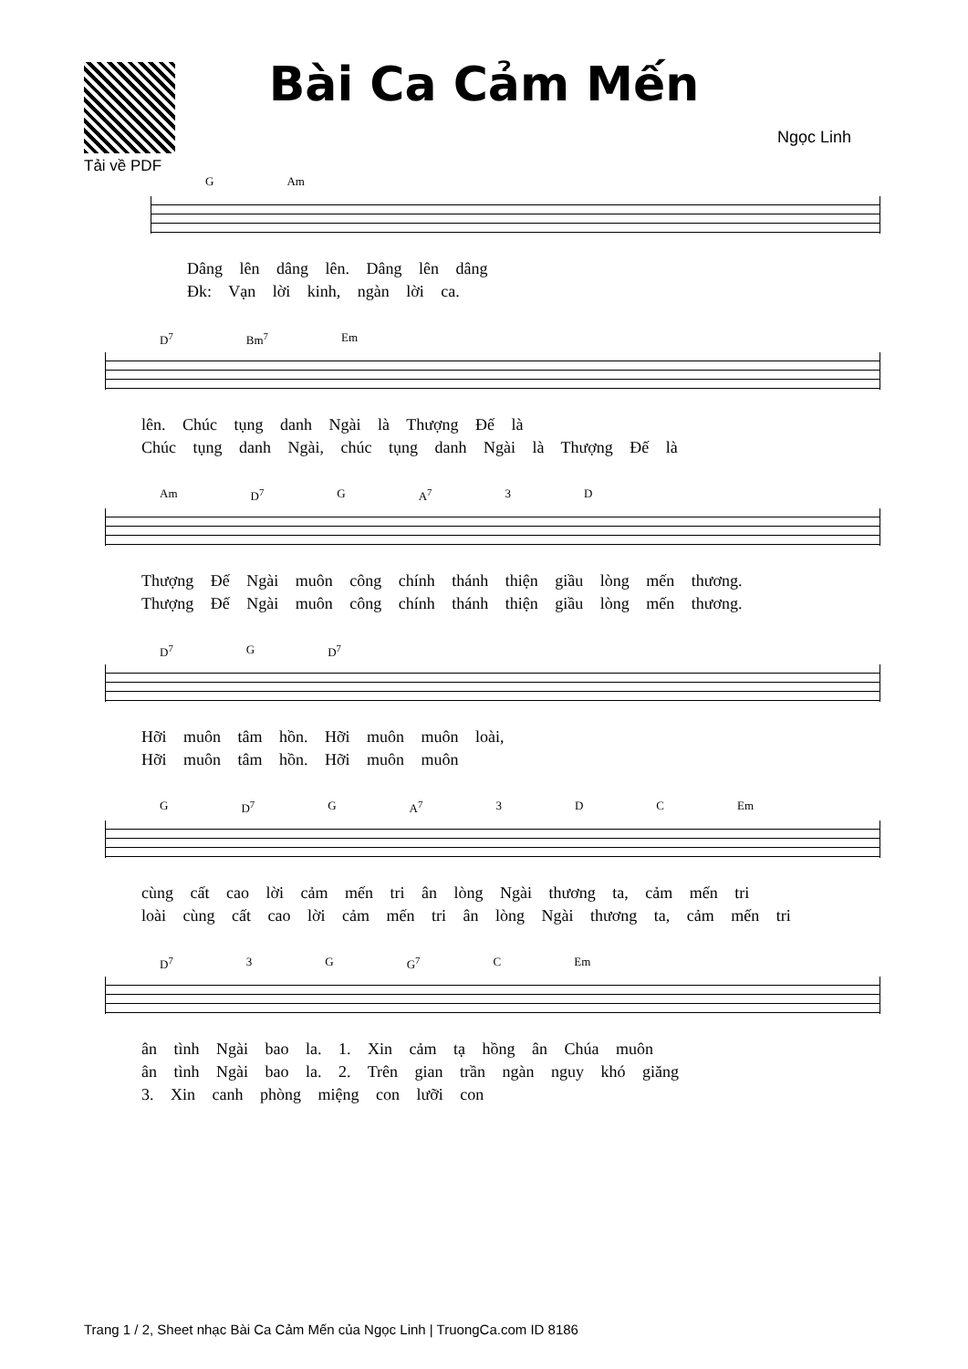Tải về PDF
Bài Ca Cảm Mến
Ngọc Linh
G Am
Dâng lên dâng lên. Dâng lên dâng
Đk: Vạn lời kinh, ngàn lời ca.
D<sup>7</sup> Bm<sup>7</sup> Em
lên. Chúc tụng danh Ngài là Thượng Đế là
Chúc tụng danh Ngài, chúc tụng danh Ngài là Thượng Đế là
Am D<sup>7</sup> G A<sup>7</sup> 3 D
Thượng Đế Ngài muôn công chính thánh thiện giầu lòng mến thương.
Thượng Đế Ngài muôn công chính thánh thiện giầu lòng mến thương.
D<sup>7</sup> G D<sup>7</sup>
Hỡi muôn tâm hồn. Hỡi muôn muôn loài,
Hỡi muôn tâm hồn. Hỡi muôn muôn
G D<sup>7</sup> G A<sup>7</sup> 3 D C Em
cùng cất cao lời cảm mến tri ân lòng Ngài thương ta, cảm mến tri
loài cùng cất cao lời cảm mến tri ân lòng Ngài thương ta, cảm mến tri
D<sup>7</sup> 3 G G<sup>7</sup> C Em
ân tình Ngài bao la. 1. Xin cảm tạ hồng ân Chúa muôn
ân tình Ngài bao la. 2. Trên gian trần ngàn nguy khó giăng
3. Xin canh phòng miệng con lưỡi con
Trang 1 / 2, Sheet nhạc Bài Ca Cảm Mến của Ngọc Linh | TruongCa.com ID 8186